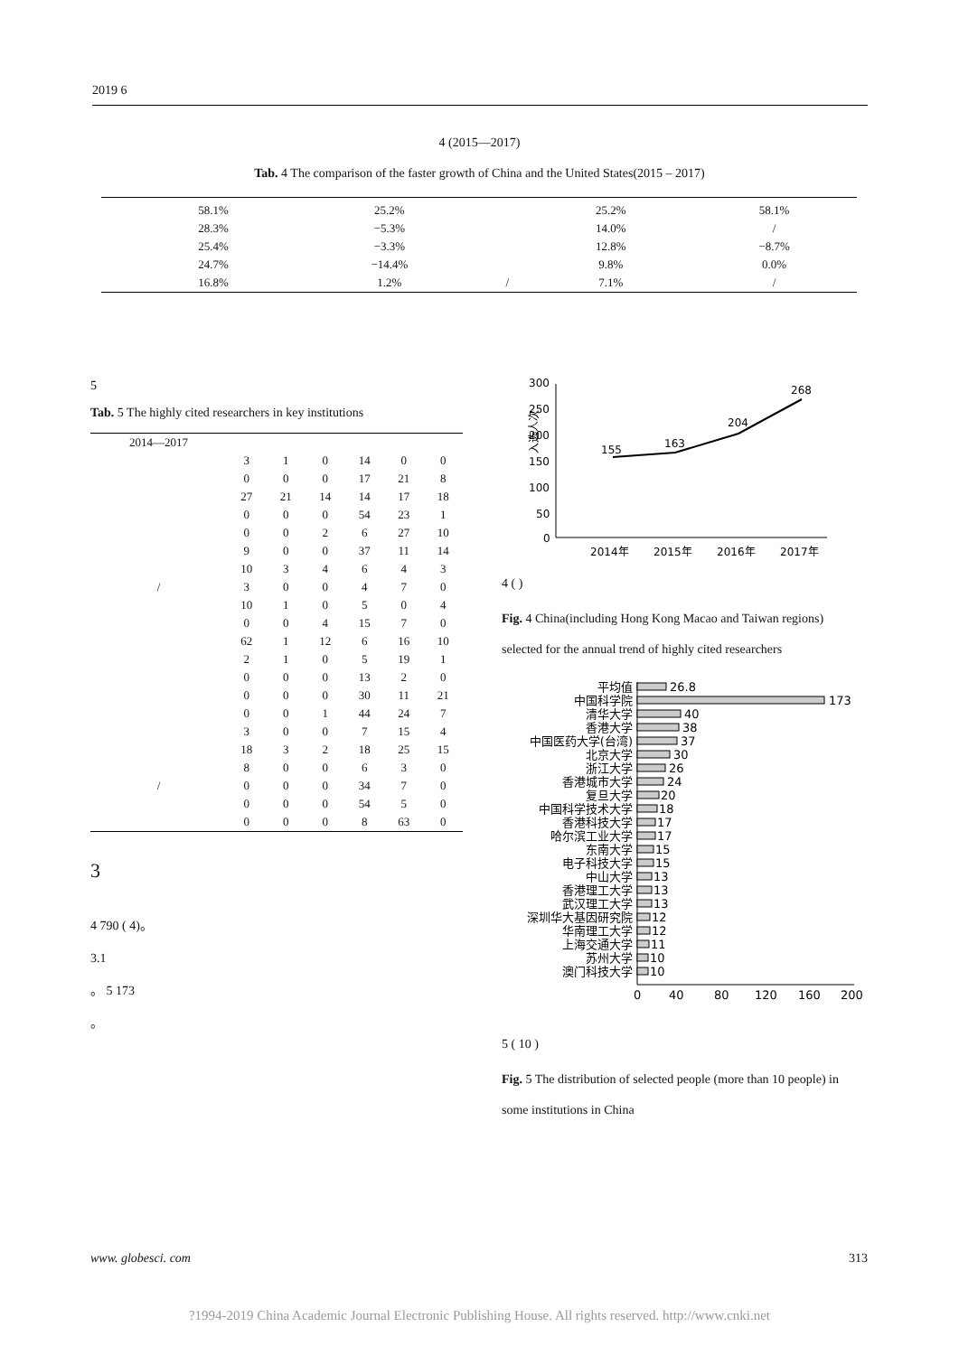2019 6
4 (2015—2017)
Tab. 4 The comparison of the faster growth of China and the United States(2015 – 2017)
| | 58.1% | 25.2% | | 25.2% | 58.1% |
| | 28.3% | −5.3% | | 14.0% | / |
| | 25.4% | −3.3% | | 12.8% | −8.7% |
| | 24.7% | −14.4% | | 9.8% | 0.0% |
| | 16.8% | 1.2% | / | 7.1% | / |
5
Tab. 5 The highly cited researchers in key institutions
| 2014—2017 | | | | | | |
| --- | --- | --- | --- | --- | --- | --- |
| | 3 | 1 | 0 | 14 | 0 | 0 |
| | 0 | 0 | 0 | 17 | 21 | 8 |
| | 27 | 21 | 14 | 14 | 17 | 18 |
| | 0 | 0 | 0 | 54 | 23 | 1 |
| | 0 | 0 | 2 | 6 | 27 | 10 |
| | 9 | 0 | 0 | 37 | 11 | 14 |
| | 10 | 3 | 4 | 6 | 4 | 3 |
| / | 3 | 0 | 0 | 4 | 7 | 0 |
| | 10 | 1 | 0 | 5 | 0 | 4 |
| | 0 | 0 | 4 | 15 | 7 | 0 |
| | 62 | 1 | 12 | 6 | 16 | 10 |
| | 2 | 1 | 0 | 5 | 19 | 1 |
| | 0 | 0 | 0 | 13 | 2 | 0 |
| | 0 | 0 | 0 | 30 | 11 | 21 |
| | 0 | 0 | 1 | 44 | 24 | 7 |
| | 3 | 0 | 0 | 7 | 15 | 4 |
| | 18 | 3 | 2 | 18 | 25 | 15 |
| | 8 | 0 | 0 | 6 | 3 | 0 |
| / | 0 | 0 | 0 | 34 | 7 | 0 |
| | 0 | 0 | 0 | 54 | 5 | 0 |
| | 0 | 0 | 0 | 8 | 63 | 0 |
3
4 790 ( 4)。
3.1
。 5 173
。
300
250
200
150
100
50
0
155
163
204
268
入选人次
2014年
2015年
2016年
2017年
4 ( )
Fig. 4 China(including Hong Kong Macao and Taiwan regions) selected for the annual trend of highly cited researchers
平均值
中国科学院
清华大学
香港大学
中国医药大学(台湾)
北京大学
浙江大学
香港城市大学
复旦大学
中国科学技术大学
香港科技大学
哈尔滨工业大学
东南大学
电子科技大学
中山大学
香港理工大学
武汉理工大学
深圳华大基因研究院
华南理工大学
上海交通大学
苏州大学
澳门科技大学
26.8
173
40
38
37
30
26
24
20
18
17
17
15
15
13
13
13
12
12
11
10
10
0
40
80
120
160
200
5 ( 10 )
Fig. 5 The distribution of selected people (more than 10 people) in some institutions in China
www. globesci. com 313
?1994-2019 China Academic Journal Electronic Publishing House. All rights reserved. http://www.cnki.net